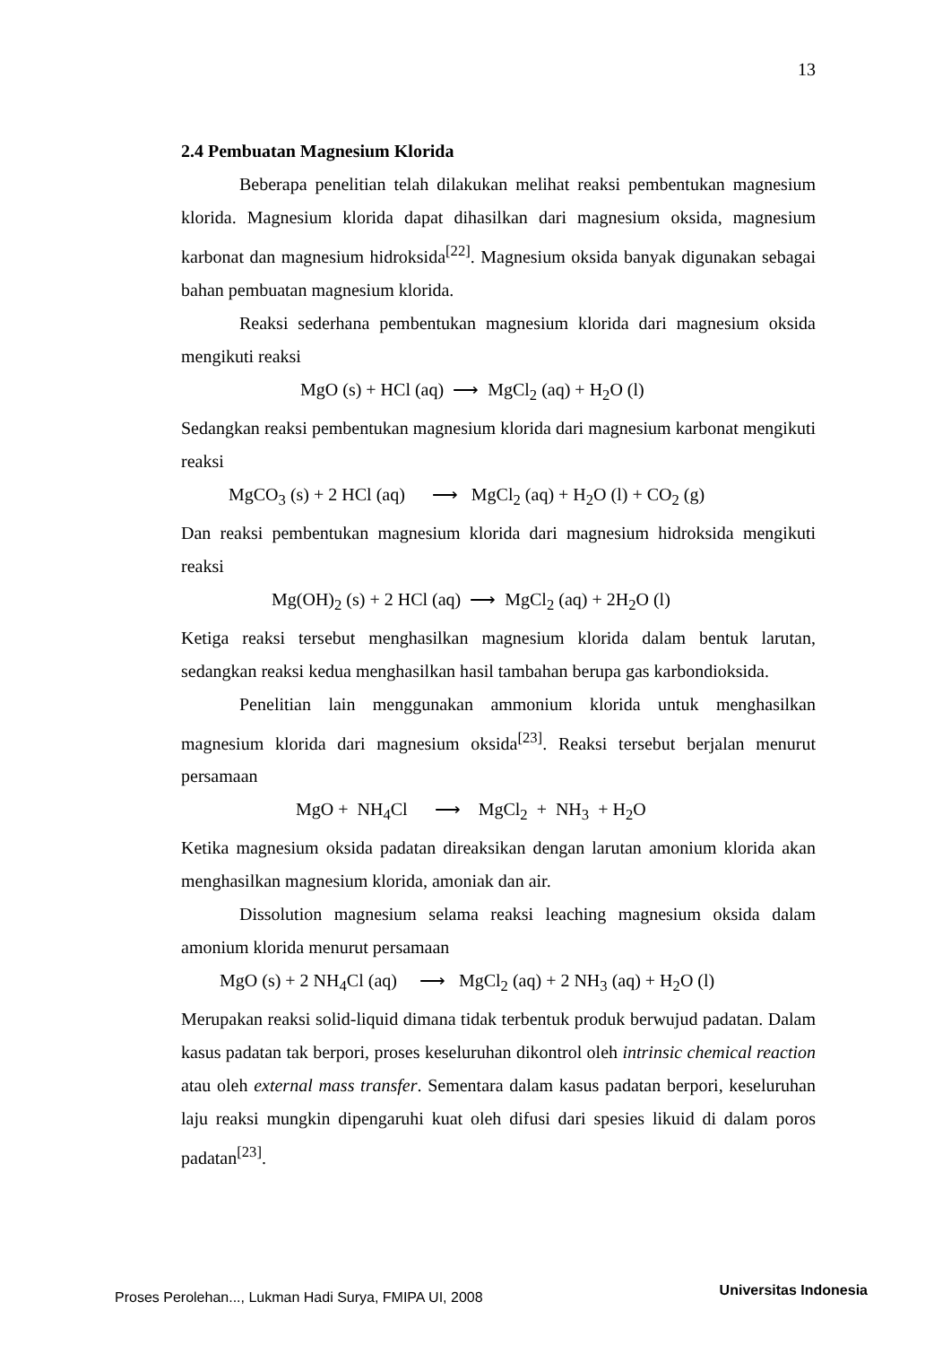13
2.4 Pembuatan Magnesium Klorida
Beberapa penelitian telah dilakukan melihat reaksi pembentukan magnesium klorida. Magnesium klorida dapat dihasilkan dari magnesium oksida, magnesium karbonat dan magnesium hidroksida<sup>[22]</sup>. Magnesium oksida banyak digunakan sebagai bahan pembuatan magnesium klorida.
Reaksi sederhana pembentukan magnesium klorida dari magnesium oksida mengikuti reaksi
MgO (s) + HCl (aq) ⟶ MgCl<sub>2</sub> (aq) + H<sub>2</sub>O (l)
Sedangkan reaksi pembentukan magnesium klorida dari magnesium karbonat mengikuti reaksi
MgCO<sub>3</sub> (s) + 2 HCl (aq) ⟶ MgCl<sub>2</sub> (aq) + H<sub>2</sub>O (l) + CO<sub>2</sub> (g)
Dan reaksi pembentukan magnesium klorida dari magnesium hidroksida mengikuti reaksi
Mg(OH)<sub>2</sub> (s) + 2 HCl (aq) ⟶ MgCl<sub>2</sub> (aq) + 2H<sub>2</sub>O (l)
Ketiga reaksi tersebut menghasilkan magnesium klorida dalam bentuk larutan, sedangkan reaksi kedua menghasilkan hasil tambahan berupa gas karbondioksida.
Penelitian lain menggunakan ammonium klorida untuk menghasilkan magnesium klorida dari magnesium oksida<sup>[23]</sup>. Reaksi tersebut berjalan menurut persamaan
MgO + NH<sub>4</sub>Cl ⟶ MgCl<sub>2</sub> + NH<sub>3</sub> + H<sub>2</sub>O
Ketika magnesium oksida padatan direaksikan dengan larutan amonium klorida akan menghasilkan magnesium klorida, amoniak dan air.
Dissolution magnesium selama reaksi leaching magnesium oksida dalam amonium klorida menurut persamaan
MgO (s) + 2 NH<sub>4</sub>Cl (aq) ⟶ MgCl<sub>2</sub> (aq) + 2 NH<sub>3</sub> (aq) + H<sub>2</sub>O (l)
Merupakan reaksi solid-liquid dimana tidak terbentuk produk berwujud padatan. Dalam kasus padatan tak berpori, proses keseluruhan dikontrol oleh intrinsic chemical reaction atau oleh external mass transfer. Sementara dalam kasus padatan berpori, keseluruhan laju reaksi mungkin dipengaruhi kuat oleh difusi dari spesies likuid di dalam poros padatan<sup>[23]</sup>.
Proses Perolehan..., Lukman Hadi Surya, FMIPA UI, 2008 Universitas Indonesia